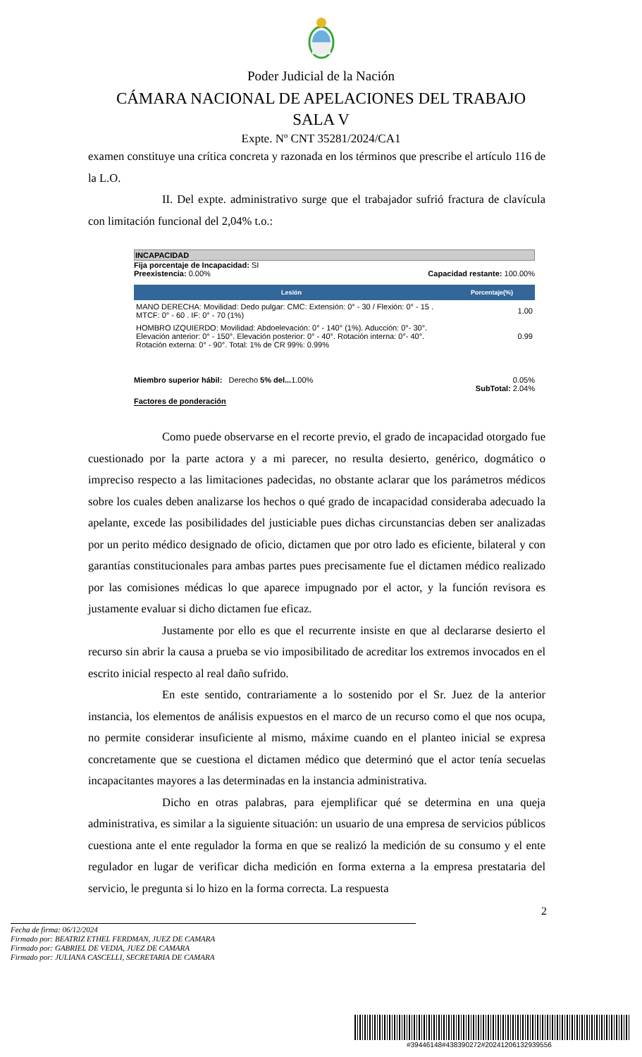Poder Judicial de la Nación
CÁMARA NACIONAL DE APELACIONES DEL TRABAJO
SALA V
Expte. Nº CNT 35281/2024/CA1
examen constituye una crítica concreta y razonada en los términos que prescribe el artículo 116 de la L.O.
II. Del expte. administrativo surge que el trabajador sufrió fractura de clavícula con limitación funcional del 2,04% t.o.:
INCAPACIDAD
Fija porcentaje de Incapacidad: SI
Preexistencia: 0.00% Capacidad restante: 100.00%
| Lesión | Porcentaje(%) |
| --- | --- |
| MANO DERECHA: Movilidad: Dedo pulgar: CMC: Extensión: 0° - 30 / Flexión: 0° - 15 . MTCF: 0° - 60 . IF: 0° - 70 (1%) | 1.00 |
| HOMBRO IZQUIERDO: Movilidad: Abdoelevación: 0° - 140° (1%). Aducción: 0°- 30°. Elevación anterior: 0° - 150°. Elevación posterior: 0° - 40°. Rotación interna: 0°- 40°. Rotación externa: 0° - 90°. Total: 1% de CR 99%: 0.99% | 0.99 |
Miembro superior hábil: Derecho 5% del... 1.00% 0.05%
SubTotal: 2.04%
Factores de ponderación
Como puede observarse en el recorte previo, el grado de incapacidad otorgado fue cuestionado por la parte actora y a mi parecer, no resulta desierto, genérico, dogmático o impreciso respecto a las limitaciones padecidas, no obstante aclarar que los parámetros médicos sobre los cuales deben analizarse los hechos o qué grado de incapacidad consideraba adecuado la apelante, excede las posibilidades del justiciable pues dichas circunstancias deben ser analizadas por un perito médico designado de oficio, dictamen que por otro lado es eficiente, bilateral y con garantías constitucionales para ambas partes pues precisamente fue el dictamen médico realizado por las comisiones médicas lo que aparece impugnado por el actor, y la función revisora es justamente evaluar si dicho dictamen fue eficaz.
Justamente por ello es que el recurrente insiste en que al declararse desierto el recurso sin abrir la causa a prueba se vio imposibilitado de acreditar los extremos invocados en el escrito inicial respecto al real daño sufrido.
En este sentido, contrariamente a lo sostenido por el Sr. Juez de la anterior instancia, los elementos de análisis expuestos en el marco de un recurso como el que nos ocupa, no permite considerar insuficiente al mismo, máxime cuando en el planteo inicial se expresa concretamente que se cuestiona el dictamen médico que determinó que el actor tenía secuelas incapacitantes mayores a las determinadas en la instancia administrativa.
Dicho en otras palabras, para ejemplificar qué se determina en una queja administrativa, es similar a la siguiente situación: un usuario de una empresa de servicios públicos cuestiona ante el ente regulador la forma en que se realizó la medición de su consumo y el ente regulador en lugar de verificar dicha medición en forma externa a la empresa prestataria del servicio, le pregunta si lo hizo en la forma correcta. La respuesta
2
Fecha de firma: 06/12/2024
Firmado por: BEATRIZ ETHEL FERDMAN, JUEZ DE CAMARA
Firmado por: GABRIEL DE VEDIA, JUEZ DE CAMARA
Firmado por: JULIANA CASCELLI, SECRETARIA DE CAMARA
#39446148#438390272#20241206132939556